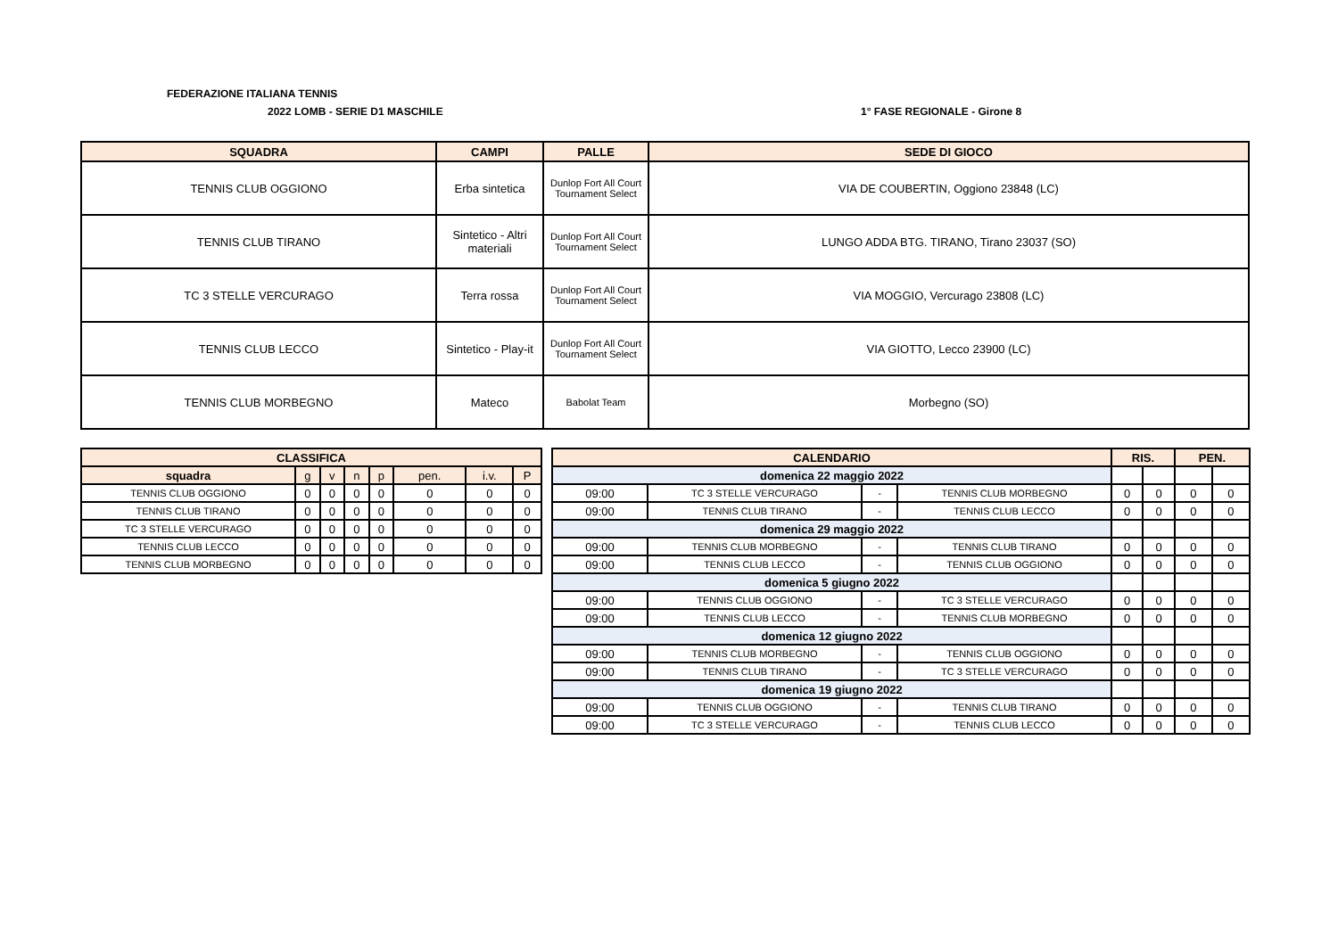FEDERAZIONE ITALIANA TENNIS
2022 LOMB - SERIE D1 MASCHILE 1° FASE REGIONALE - Girone 8
| SQUADRA | CAMPI | PALLE | SEDE DI GIOCO |
| --- | --- | --- | --- |
| TENNIS CLUB OGGIONO | Erba sintetica | Dunlop Fort All Court Tournament Select | VIA DE COUBERTIN, Oggiono 23848 (LC) |
| TENNIS CLUB TIRANO | Sintetico - Altri materiali | Dunlop Fort All Court Tournament Select | LUNGO ADDA BTG. TIRANO, Tirano 23037 (SO) |
| TC 3 STELLE VERCURAGO | Terra rossa | Dunlop Fort All Court Tournament Select | VIA MOGGIO, Vercurago 23808 (LC) |
| TENNIS CLUB LECCO | Sintetico - Play-it | Dunlop Fort All Court Tournament Select | VIA GIOTTO, Lecco 23900 (LC) |
| TENNIS CLUB MORBEGNO | Mateco | Babolat Team | Morbegno (SO) |
| CLASSIFICA | | | | | | | |
| --- | --- | --- | --- | --- | --- | --- | --- |
| squadra | g | v | n | p | pen. | i.v. | P |
| TENNIS CLUB OGGIONO | 0 | 0 | 0 | 0 | 0 | 0 | 0 |
| TENNIS CLUB TIRANO | 0 | 0 | 0 | 0 | 0 | 0 | 0 |
| TC 3 STELLE VERCURAGO | 0 | 0 | 0 | 0 | 0 | 0 | 0 |
| TENNIS CLUB LECCO | 0 | 0 | 0 | 0 | 0 | 0 | 0 |
| TENNIS CLUB MORBEGNO | 0 | 0 | 0 | 0 | 0 | 0 | 0 |
| CALENDARIO | | | | RIS. | | PEN. | |
| --- | --- | --- | --- | --- | --- | --- | --- |
| domenica 22 maggio 2022 | | | | | | | |
| 09:00 | TC 3 STELLE VERCURAGO | - | TENNIS CLUB MORBEGNO | 0 | 0 | 0 | 0 |
| 09:00 | TENNIS CLUB TIRANO | - | TENNIS CLUB LECCO | 0 | 0 | 0 | 0 |
| domenica 29 maggio 2022 | | | | | | | |
| 09:00 | TENNIS CLUB MORBEGNO | - | TENNIS CLUB TIRANO | 0 | 0 | 0 | 0 |
| 09:00 | TENNIS CLUB LECCO | - | TENNIS CLUB OGGIONO | 0 | 0 | 0 | 0 |
| domenica 5 giugno 2022 | | | | | | | |
| 09:00 | TENNIS CLUB OGGIONO | - | TC 3 STELLE VERCURAGO | 0 | 0 | 0 | 0 |
| 09:00 | TENNIS CLUB LECCO | - | TENNIS CLUB MORBEGNO | 0 | 0 | 0 | 0 |
| domenica 12 giugno 2022 | | | | | | | |
| 09:00 | TENNIS CLUB MORBEGNO | - | TENNIS CLUB OGGIONO | 0 | 0 | 0 | 0 |
| 09:00 | TENNIS CLUB TIRANO | - | TC 3 STELLE VERCURAGO | 0 | 0 | 0 | 0 |
| domenica 19 giugno 2022 | | | | | | | |
| 09:00 | TENNIS CLUB OGGIONO | - | TENNIS CLUB TIRANO | 0 | 0 | 0 | 0 |
| 09:00 | TC 3 STELLE VERCURAGO | - | TENNIS CLUB LECCO | 0 | 0 | 0 | 0 |